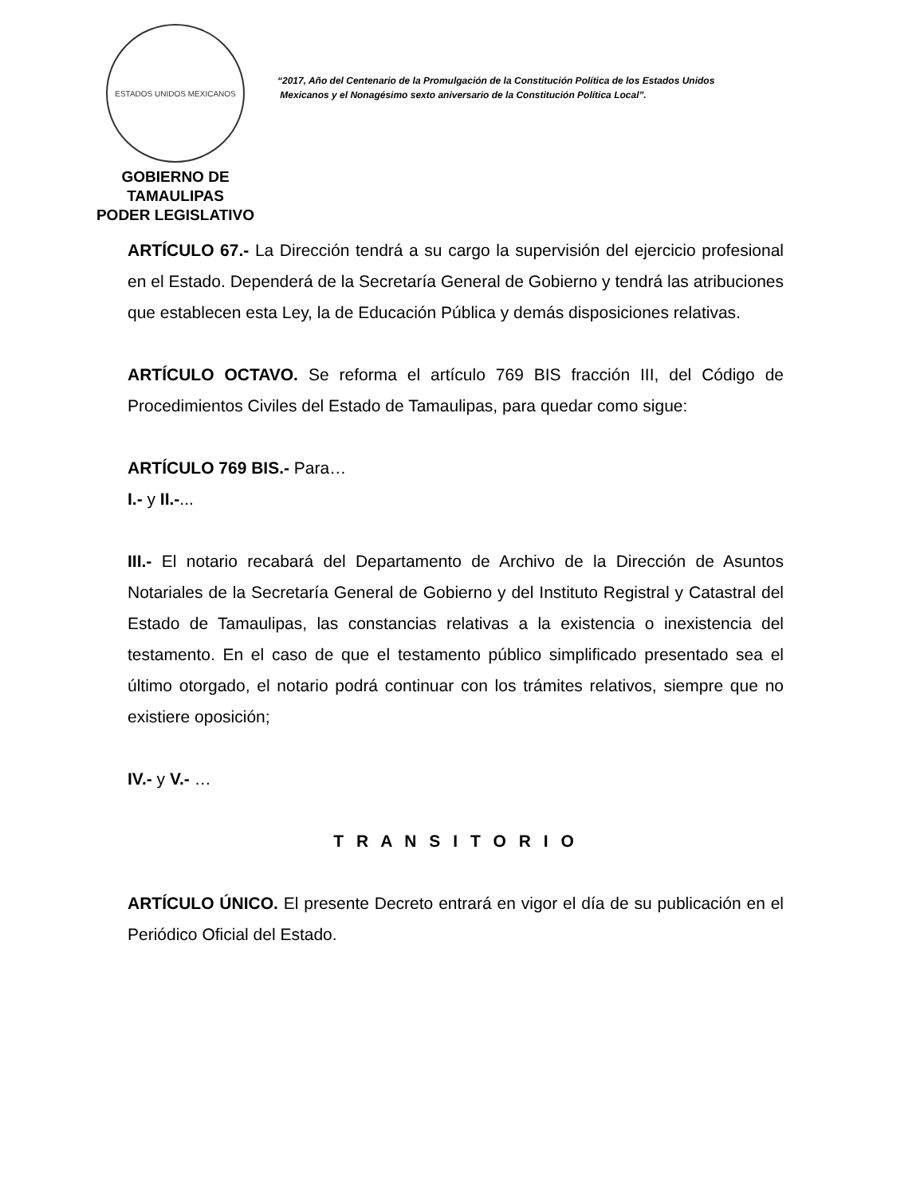ESTADOS UNIDOS MEXICANOS
GOBIERNO DE TAMAULIPAS
PODER LEGISLATIVO
“2017, Año del Centenario de la Promulgación de la Constitución Política de los Estados Unidos
Mexicanos y el Nonagésimo sexto aniversario de la Constitución Política Local”.
ARTÍCULO 67.- La Dirección tendrá a su cargo la supervisión del ejercicio profesional en el Estado. Dependerá de la Secretaría General de Gobierno y tendrá las atribuciones que establecen esta Ley, la de Educación Pública y demás disposiciones relativas.
ARTÍCULO OCTAVO. Se reforma el artículo 769 BIS fracción III, del Código de Procedimientos Civiles del Estado de Tamaulipas, para quedar como sigue:
ARTÍCULO 769 BIS.- Para…
I.- y II.-...
III.- El notario recabará del Departamento de Archivo de la Dirección de Asuntos Notariales de la Secretaría General de Gobierno y del Instituto Registral y Catastral del Estado de Tamaulipas, las constancias relativas a la existencia o inexistencia del testamento. En el caso de que el testamento público simplificado presentado sea el último otorgado, el notario podrá continuar con los trámites relativos, siempre que no existiere oposición;
IV.- y V.- …
T R A N S I T O R I O
ARTÍCULO ÚNICO. El presente Decreto entrará en vigor el día de su publicación en el Periódico Oficial del Estado.